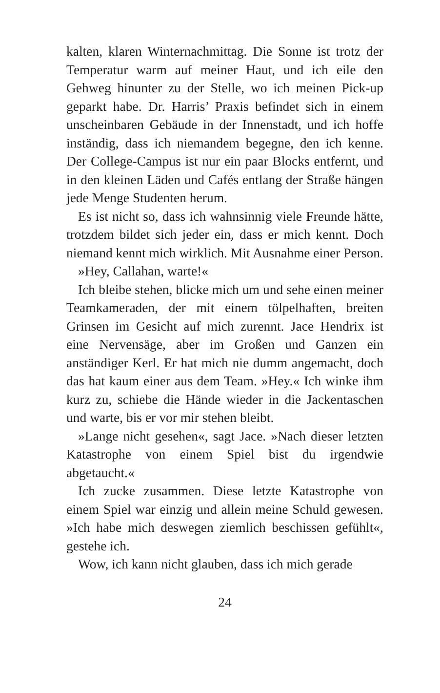kalten, klaren Winternachmittag. Die Sonne ist trotz der Temperatur warm auf meiner Haut, und ich eile den Gehweg hinunter zu der Stelle, wo ich meinen Pick-up geparkt habe. Dr. Harris’ Praxis befindet sich in einem unscheinbaren Gebäude in der Innenstadt, und ich hoffe inständig, dass ich niemandem begegne, den ich kenne. Der College-Campus ist nur ein paar Blocks entfernt, und in den kleinen Läden und Cafés entlang der Straße hängen jede Menge Studenten herum.
Es ist nicht so, dass ich wahnsinnig viele Freunde hätte, trotzdem bildet sich jeder ein, dass er mich kennt. Doch niemand kennt mich wirklich. Mit Ausnahme einer Person.
»Hey, Callahan, warte!«
Ich bleibe stehen, blicke mich um und sehe einen meiner Teamkameraden, der mit einem tölpelhaften, breiten Grinsen im Gesicht auf mich zurennt. Jace Hendrix ist eine Nervensäge, aber im Großen und Ganzen ein anständiger Kerl. Er hat mich nie dumm angemacht, doch das hat kaum einer aus dem Team. »Hey.« Ich winke ihm kurz zu, schiebe die Hände wieder in die Jackentaschen und warte, bis er vor mir stehen bleibt.
»Lange nicht gesehen«, sagt Jace. »Nach dieser letzten Katastrophe von einem Spiel bist du irgendwie abgetaucht.«
Ich zucke zusammen. Diese letzte Katastrophe von einem Spiel war einzig und allein meine Schuld gewesen. »Ich habe mich deswegen ziemlich beschissen gefühlt«, gestehe ich.
Wow, ich kann nicht glauben, dass ich mich gerade
24